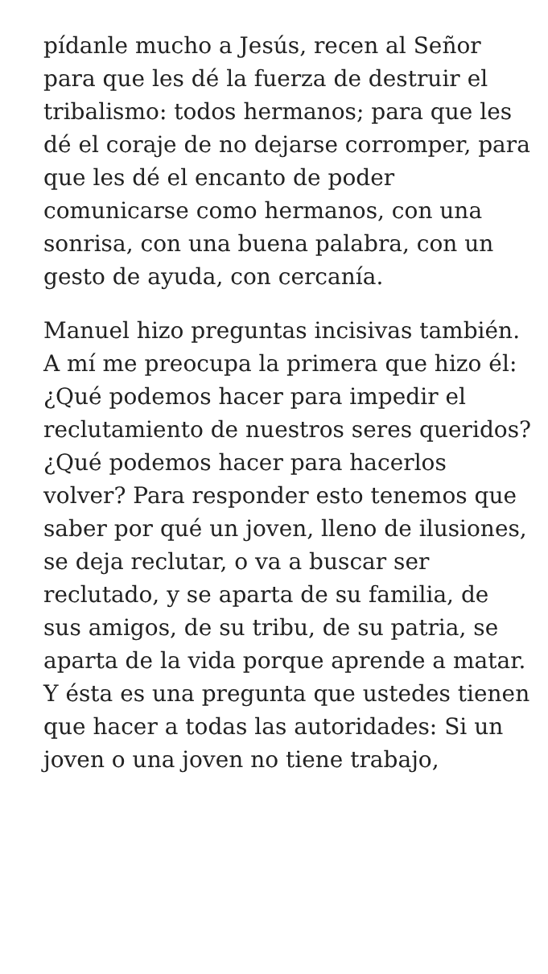pídanle mucho a Jesús, recen al Señor para que les dé la fuerza de destruir el tribalismo: todos hermanos; para que les dé el coraje de no dejarse corromper, para que les dé el encanto de poder comunicarse como hermanos, con una sonrisa, con una buena palabra, con un gesto de ayuda, con cercanía.
Manuel hizo preguntas incisivas también. A mí me preocupa la primera que hizo él: ¿Qué podemos hacer para impedir el reclutamiento de nuestros seres queridos? ¿Qué podemos hacer para hacerlos volver? Para responder esto tenemos que saber por qué un joven, lleno de ilusiones, se deja reclutar, o va a buscar ser reclutado, y se aparta de su familia, de sus amigos, de su tribu, de su patria, se aparta de la vida porque aprende a matar. Y ésta es una pregunta que ustedes tienen que hacer a todas las autoridades: Si un joven o una joven no tiene trabajo,